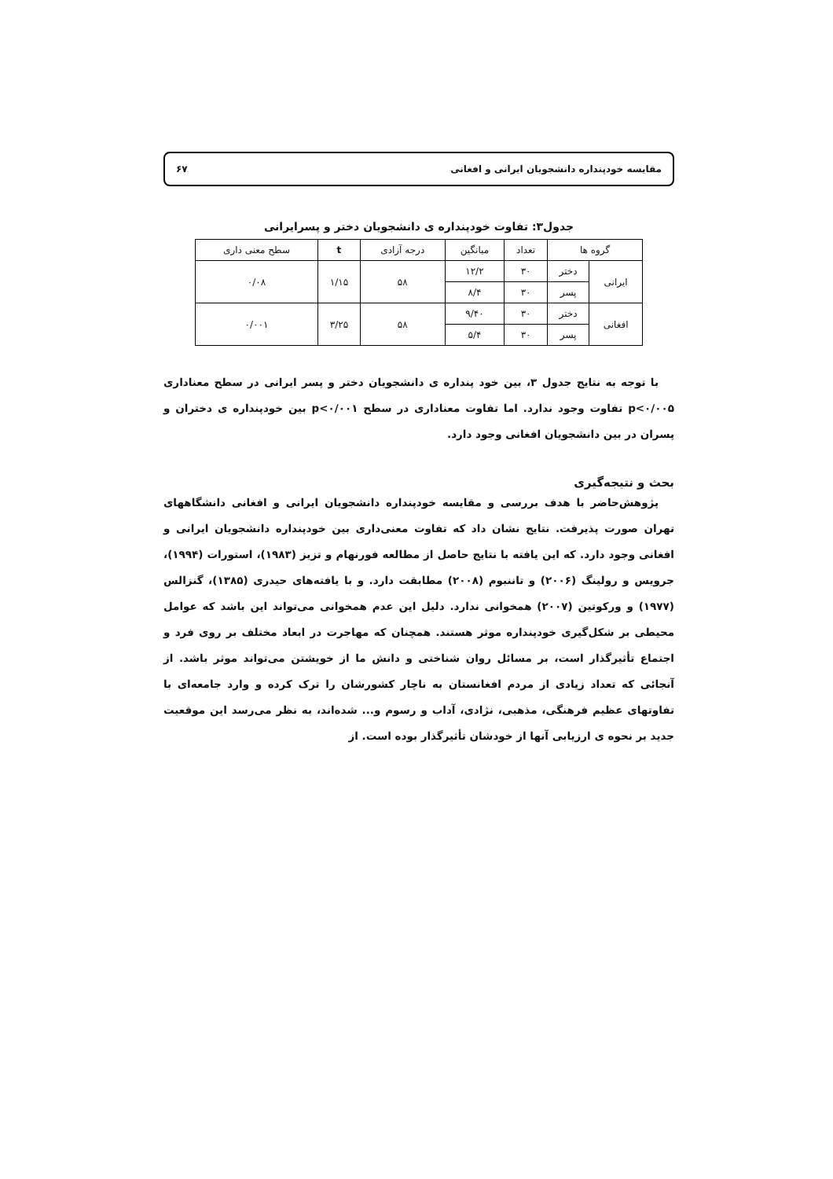مقایسه خودپنداره دانشجویان ایرانی و افغانی ۶۷
جدول۳: تفاوت خودپنداره ی دانشجویان دختر و پسرایرانی
| گروه ها | | تعداد | میانگین | درجه آزادی | t | سطح معنی داری |
| --- | --- | --- | --- | --- | --- | --- |
| ایرانی | دختر | ۳۰ | ۱۲/۲ | ۵۸ | ۱/۱۵ | ۰/۰۸ |
| | پسر | ۳۰ | ۸/۴ | | | |
| افغانی | دختر | ۳۰ | ۹/۴۰ | ۵۸ | ۳/۲۵ | ۰/۰۰۱ |
| | پسر | ۳۰ | ۵/۴ | | | |
با توجه به نتایج جدول ۳، بین خود پنداره ی دانشجویان دختر و پسر ایرانی در سطح معناداری p<۰/۰۰۵ تفاوت وجود ندارد. اما تفاوت معناداری در سطح p<۰/۰۰۱ بین خودپنداره ی دختران و پسران در بین دانشجویان افغانی وجود دارد.
بحث و نتیجه‌گیری
پژوهش‌حاضر با هدف بررسی و مقایسه خودپنداره دانشجویان ایرانی و افغانی دانشگاههای تهران صورت پذیرفت. نتایج نشان داد که تفاوت معنی‌داری بین خودپنداره دانشجویان ایرانی و افغانی وجود دارد. که این یافته با نتایج حاصل از مطالعه فورنهام و تزیز (۱۹۸۳)، استورات (۱۹۹۴)، جرویس و رولینگ (۲۰۰۶) و تاننبوم (۲۰۰۸) مطابقت دارد. و با یافته‌های حیدری (۱۳۸۵)، گنزالس (۱۹۷۷) و ورکوتین (۲۰۰۷) همخوانی ندارد. دلیل این عدم همخوانی می‌تواند این باشد که عوامل محیطی بر شکل‌گیری خودپنداره موثر هستند. همچنان که مهاجرت در ابعاد مختلف بر روی فرد و اجتماع تأثیرگذار است، بر مسائل روان شناختی و دانش ما از خویشتن می‌تواند موثر باشد. از آنجائی که تعداد زیادی از مردم افغانستان به ناچار کشورشان را ترک کرده و وارد جامعه‌ای با تفاوتهای عظیم فرهنگی، مذهبی، نژادی، آداب و رسوم و... شده‌اند، به نظر می‌رسد این موقعیت جدید بر نحوه ی ارزیابی آنها از خودشان تأثیرگذار بوده است. از